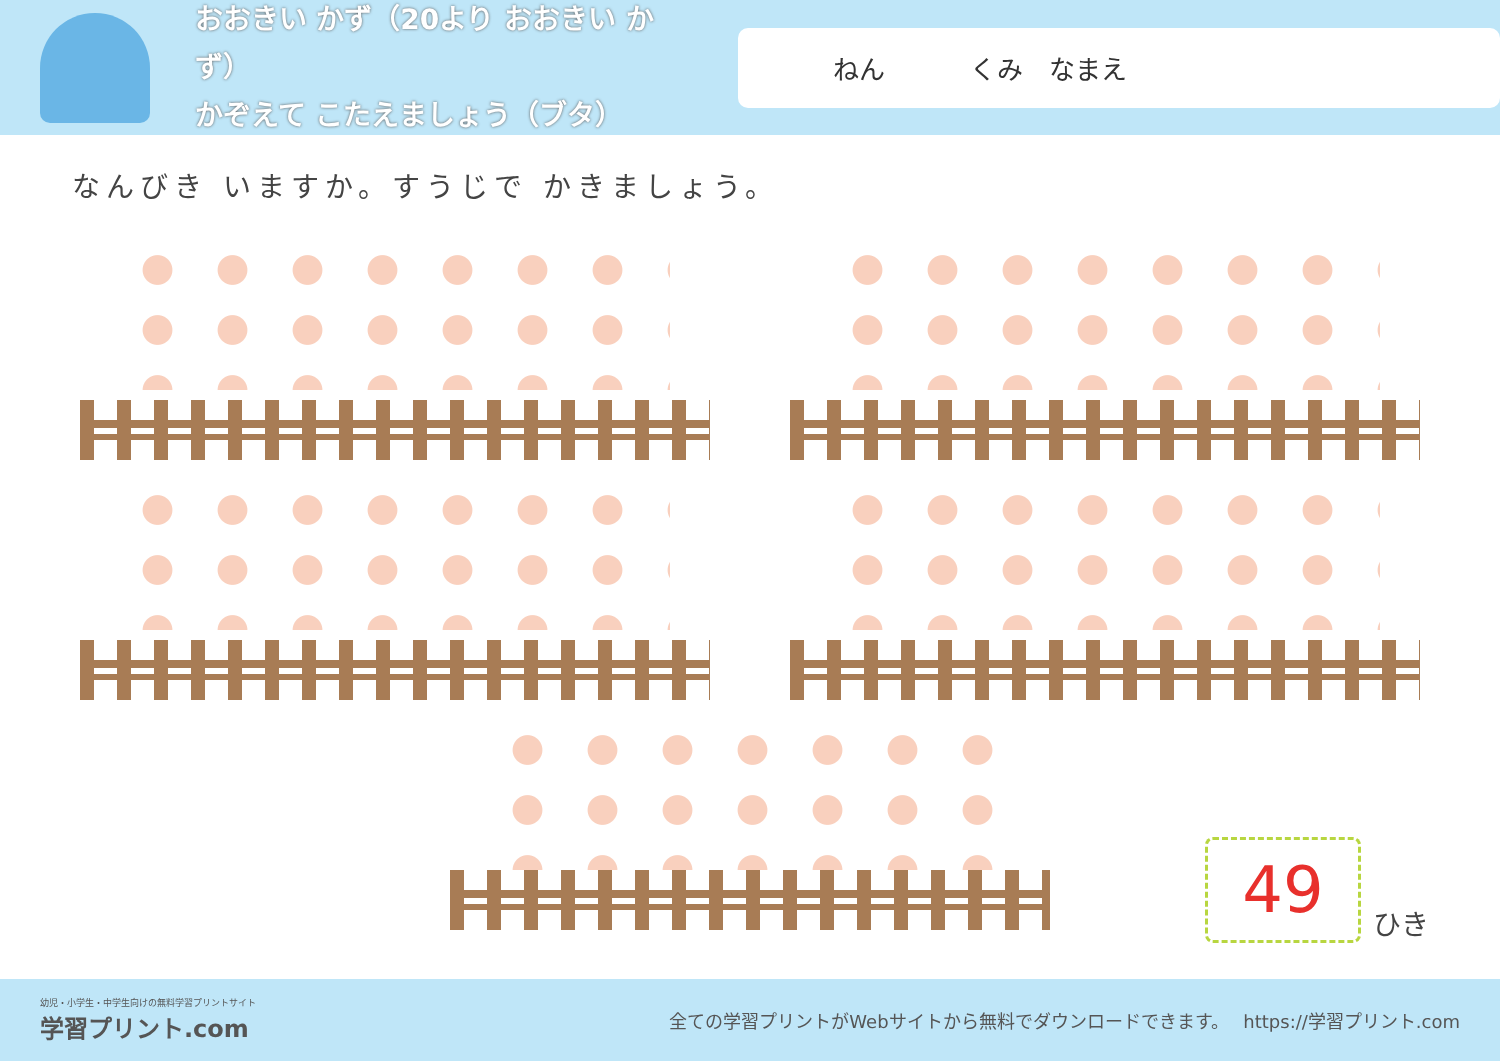おおきい かず（20より おおきい かず）
かぞえて こたえましょう（ブタ）
ねん くみ　なまえ
なんびき いますか。すうじで かきましょう。
49
ひき
幼児・小学生・中学生向けの無料学習プリントサイト
学習プリント.com
全ての学習プリントがWebサイトから無料でダウンロードできます。　 https://学習プリント.com